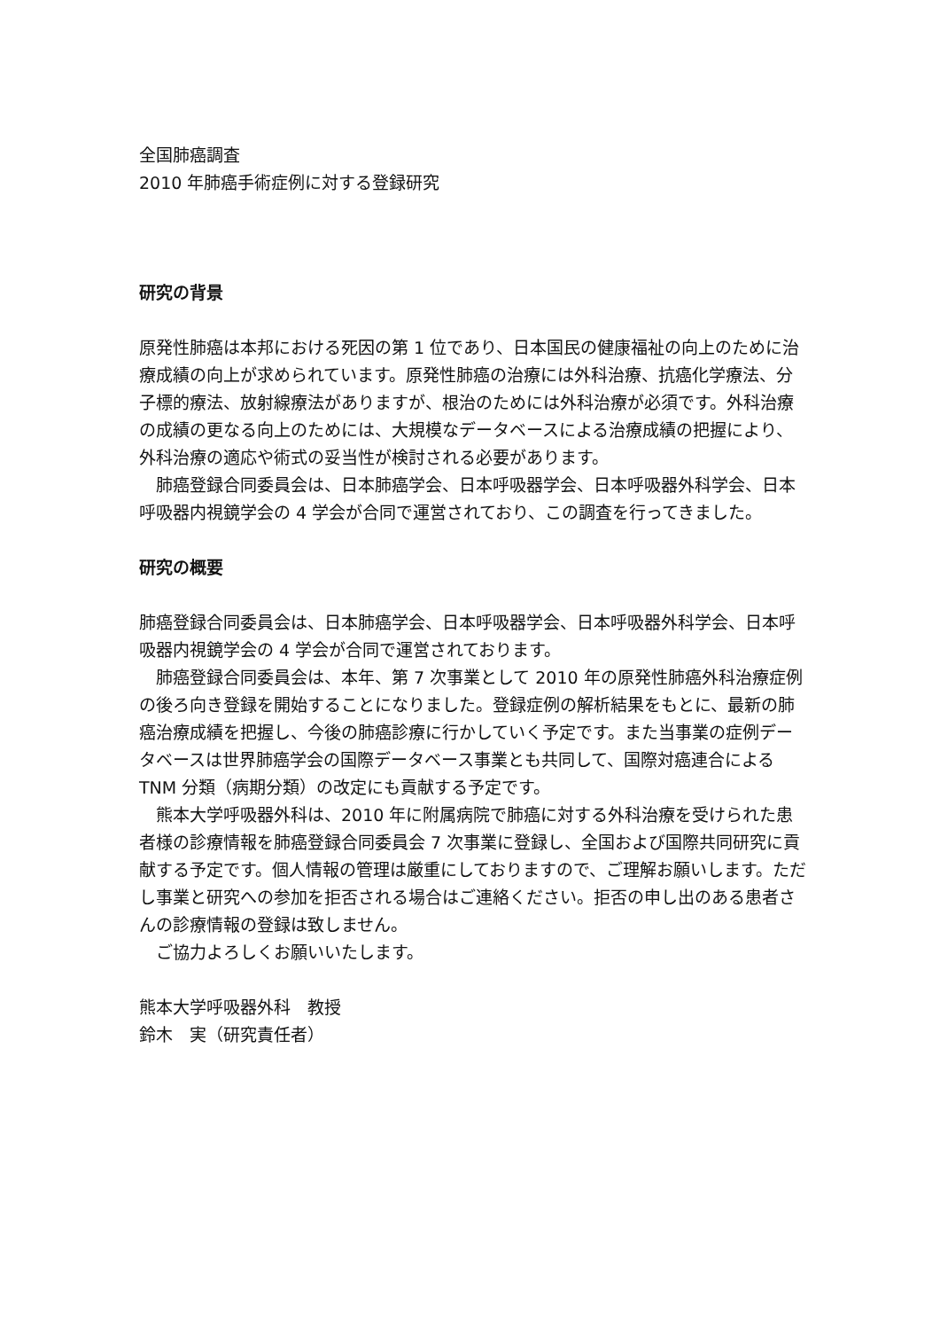全国肺癌調査
2010 年肺癌手術症例に対する登録研究
研究の背景
原発性肺癌は本邦における死因の第 1 位であり、日本国民の健康福祉の向上のために治療成績の向上が求められています。原発性肺癌の治療には外科治療、抗癌化学療法、分子標的療法、放射線療法がありますが、根治のためには外科治療が必須です。外科治療の成績の更なる向上のためには、大規模なデータベースによる治療成績の把握により、外科治療の適応や術式の妥当性が検討される必要があります。
　肺癌登録合同委員会は、日本肺癌学会、日本呼吸器学会、日本呼吸器外科学会、日本呼吸器内視鏡学会の 4 学会が合同で運営されており、この調査を行ってきました。
研究の概要
肺癌登録合同委員会は、日本肺癌学会、日本呼吸器学会、日本呼吸器外科学会、日本呼吸器内視鏡学会の 4 学会が合同で運営されております。
　肺癌登録合同委員会は、本年、第 7 次事業として 2010 年の原発性肺癌外科治療症例の後ろ向き登録を開始することになりました。登録症例の解析結果をもとに、最新の肺癌治療成績を把握し、今後の肺癌診療に行かしていく予定です。また当事業の症例データベースは世界肺癌学会の国際データベース事業とも共同して、国際対癌連合による TNM 分類（病期分類）の改定にも貢献する予定です。
　熊本大学呼吸器外科は、2010 年に附属病院で肺癌に対する外科治療を受けられた患者様の診療情報を肺癌登録合同委員会 7 次事業に登録し、全国および国際共同研究に貢献する予定です。個人情報の管理は厳重にしておりますので、ご理解お願いします。ただし事業と研究への参加を拒否される場合はご連絡ください。拒否の申し出のある患者さんの診療情報の登録は致しません。
　ご協力よろしくお願いいたします。
熊本大学呼吸器外科　教授
鈴木　実（研究責任者）